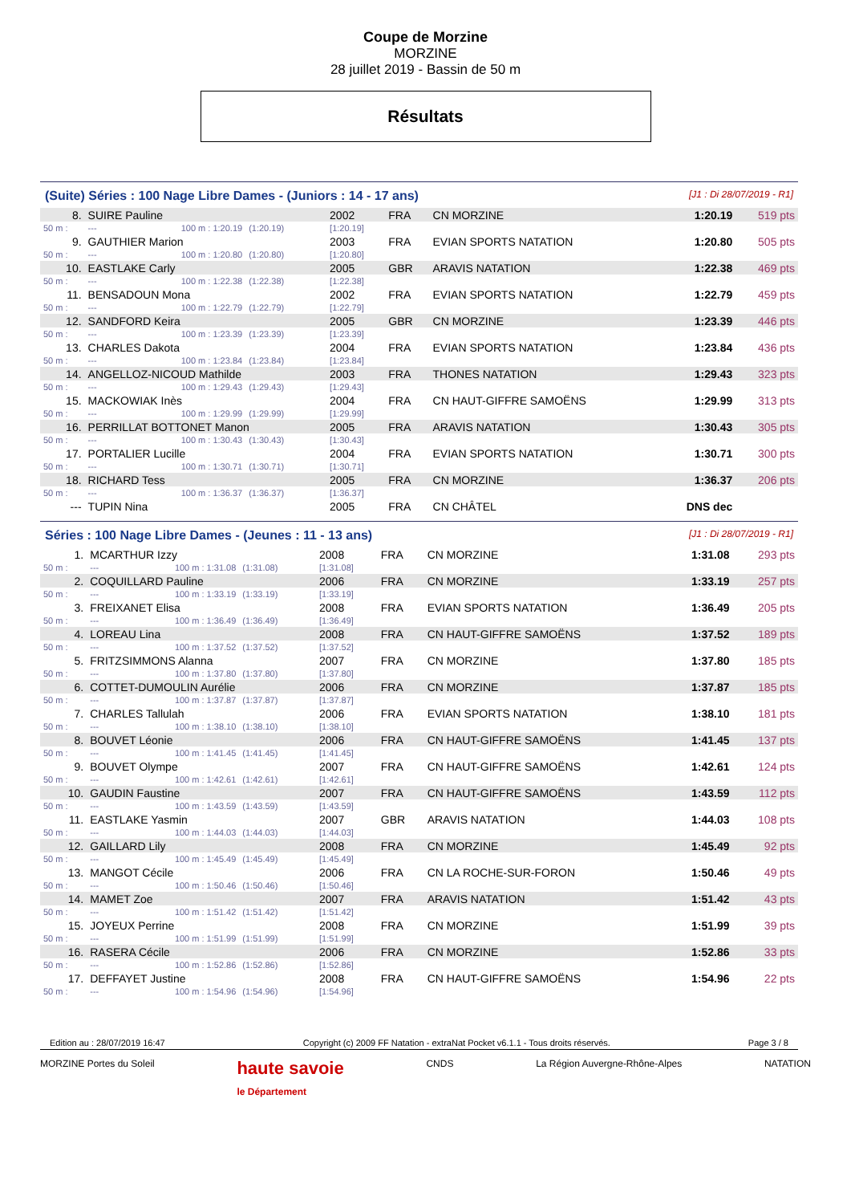Coupe de Morzine
MORZINE
28 juillet 2019 - Bassin de 50 m
Résultats
(Suite) Séries : 100 Nage Libre Dames - (Juniors : 14 - 17 ans) [J1 : Di 28/07/2019 - R1]
| 8. | SUIRE Pauline | | | 2002 | FRA | CN MORZINE | 1:20.19 | 519 pts |
| 50 m : | --- | 100 m : 1:20.19 | (1:20.19) | [1:20.19] | | | | |
| 9. | GAUTHIER Marion | | | 2003 | FRA | EVIAN SPORTS NATATION | 1:20.80 | 505 pts |
| 50 m : | --- | 100 m : 1:20.80 | (1:20.80) | [1:20.80] | | | | |
| 10. | EASTLAKE Carly | | | 2005 | GBR | ARAVIS NATATION | 1:22.38 | 469 pts |
| 50 m : | --- | 100 m : 1:22.38 | (1:22.38) | [1:22.38] | | | | |
| 11. | BENSADOUN Mona | | | 2002 | FRA | EVIAN SPORTS NATATION | 1:22.79 | 459 pts |
| 50 m : | --- | 100 m : 1:22.79 | (1:22.79) | [1:22.79] | | | | |
| 12. | SANDFORD Keira | | | 2005 | GBR | CN MORZINE | 1:23.39 | 446 pts |
| 50 m : | --- | 100 m : 1:23.39 | (1:23.39) | [1:23.39] | | | | |
| 13. | CHARLES Dakota | | | 2004 | FRA | EVIAN SPORTS NATATION | 1:23.84 | 436 pts |
| 50 m : | --- | 100 m : 1:23.84 | (1:23.84) | [1:23.84] | | | | |
| 14. | ANGELLOZ-NICOUD Mathilde | | | 2003 | FRA | THONES NATATION | 1:29.43 | 323 pts |
| 50 m : | --- | 100 m : 1:29.43 | (1:29.43) | [1:29.43] | | | | |
| 15. | MACKOWIAK Inès | | | 2004 | FRA | CN HAUT-GIFFRE SAMOËNS | 1:29.99 | 313 pts |
| 50 m : | --- | 100 m : 1:29.99 | (1:29.99) | [1:29.99] | | | | |
| 16. | PERRILLAT BOTTONET Manon | | | 2005 | FRA | ARAVIS NATATION | 1:30.43 | 305 pts |
| 50 m : | --- | 100 m : 1:30.43 | (1:30.43) | [1:30.43] | | | | |
| 17. | PORTALIER Lucille | | | 2004 | FRA | EVIAN SPORTS NATATION | 1:30.71 | 300 pts |
| 50 m : | --- | 100 m : 1:30.71 | (1:30.71) | [1:30.71] | | | | |
| 18. | RICHARD Tess | | | 2005 | FRA | CN MORZINE | 1:36.37 | 206 pts |
| 50 m : | --- | 100 m : 1:36.37 | (1:36.37) | [1:36.37] | | | | |
| --- | TUPIN Nina | | | 2005 | FRA | CN CHÂTEL | DNS dec | |
Séries : 100 Nage Libre Dames - (Jeunes : 11 - 13 ans) [J1 : Di 28/07/2019 - R1]
| 1. | MCARTHUR Izzy | | | 2008 | FRA | CN MORZINE | 1:31.08 | 293 pts |
| 50 m : | --- | 100 m : 1:31.08 | (1:31.08) | [1:31.08] | | | | |
| 2. | COQUILLARD Pauline | | | 2006 | FRA | CN MORZINE | 1:33.19 | 257 pts |
| 50 m : | --- | 100 m : 1:33.19 | (1:33.19) | [1:33.19] | | | | |
| 3. | FREIXANET Elisa | | | 2008 | FRA | EVIAN SPORTS NATATION | 1:36.49 | 205 pts |
| 50 m : | --- | 100 m : 1:36.49 | (1:36.49) | [1:36.49] | | | | |
| 4. | LOREAU Lina | | | 2008 | FRA | CN HAUT-GIFFRE SAMOËNS | 1:37.52 | 189 pts |
| 50 m : | --- | 100 m : 1:37.52 | (1:37.52) | [1:37.52] | | | | |
| 5. | FRITZSIMMONS Alanna | | | 2007 | FRA | CN MORZINE | 1:37.80 | 185 pts |
| 50 m : | --- | 100 m : 1:37.80 | (1:37.80) | [1:37.80] | | | | |
| 6. | COTTET-DUMOULIN Aurélie | | | 2006 | FRA | CN MORZINE | 1:37.87 | 185 pts |
| 50 m : | --- | 100 m : 1:37.87 | (1:37.87) | [1:37.87] | | | | |
| 7. | CHARLES Tallulah | | | 2006 | FRA | EVIAN SPORTS NATATION | 1:38.10 | 181 pts |
| 50 m : | --- | 100 m : 1:38.10 | (1:38.10) | [1:38.10] | | | | |
| 8. | BOUVET Léonie | | | 2006 | FRA | CN HAUT-GIFFRE SAMOËNS | 1:41.45 | 137 pts |
| 50 m : | --- | 100 m : 1:41.45 | (1:41.45) | [1:41.45] | | | | |
| 9. | BOUVET Olympe | | | 2007 | FRA | CN HAUT-GIFFRE SAMOËNS | 1:42.61 | 124 pts |
| 50 m : | --- | 100 m : 1:42.61 | (1:42.61) | [1:42.61] | | | | |
| 10. | GAUDIN Faustine | | | 2007 | FRA | CN HAUT-GIFFRE SAMOËNS | 1:43.59 | 112 pts |
| 50 m : | --- | 100 m : 1:43.59 | (1:43.59) | [1:43.59] | | | | |
| 11. | EASTLAKE Yasmin | | | 2007 | GBR | ARAVIS NATATION | 1:44.03 | 108 pts |
| 50 m : | --- | 100 m : 1:44.03 | (1:44.03) | [1:44.03] | | | | |
| 12. | GAILLARD Lily | | | 2008 | FRA | CN MORZINE | 1:45.49 | 92 pts |
| 50 m : | --- | 100 m : 1:45.49 | (1:45.49) | [1:45.49] | | | | |
| 13. | MANGOT Cécile | | | 2006 | FRA | CN LA ROCHE-SUR-FORON | 1:50.46 | 49 pts |
| 50 m : | --- | 100 m : 1:50.46 | (1:50.46) | [1:50.46] | | | | |
| 14. | MAMET Zoe | | | 2007 | FRA | ARAVIS NATATION | 1:51.42 | 43 pts |
| 50 m : | --- | 100 m : 1:51.42 | (1:51.42) | [1:51.42] | | | | |
| 15. | JOYEUX Perrine | | | 2008 | FRA | CN MORZINE | 1:51.99 | 39 pts |
| 50 m : | --- | 100 m : 1:51.99 | (1:51.99) | [1:51.99] | | | | |
| 16. | RASERA Cécile | | | 2006 | FRA | CN MORZINE | 1:52.86 | 33 pts |
| 50 m : | --- | 100 m : 1:52.86 | (1:52.86) | [1:52.86] | | | | |
| 17. | DEFFAYET Justine | | | 2008 | FRA | CN HAUT-GIFFRE SAMOËNS | 1:54.96 | 22 pts |
| 50 m : | --- | 100 m : 1:54.96 | (1:54.96) | [1:54.96] | | | | |
Edition au : 28/07/2019 16:47 Copyright (c) 2009 FF Natation - extraNat Pocket v6.1.1 - Tous droits réservés. Page 3 / 8
MORZINE Portes du Soleil haute savoie
le Département CNDS La Région Auvergne-Rhône-Alpes NATATION